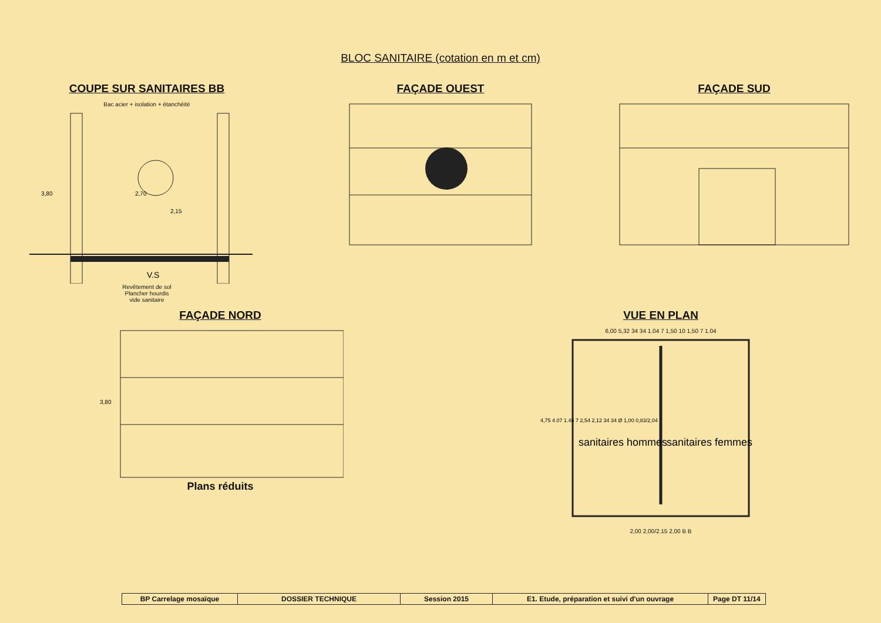BLOC SANITAIRE (cotation en m et cm)
COUPE SUR SANITAIRES BB
Bac acier + isolation + étanchéité
3,80
2,70
2,15
V.S
Revêtement de sol
Plancher hourdis
vide sanitaire
FAÇADE OUEST FAÇADE SUD
FAÇADE NORD
3,80
Plans réduits
VUE EN PLAN
6,00 5,32 34 34 1.04 7 1,50 10 1,50 7 1.04
sanitaires hommes
sanitaires femmes
4,75 4.07 1.46 7 2,54 2,12 34 34 Ø 1,00 0,83/2,04
2,00 2,00/2.15 2,00 B B
| BP Carrelage mosaïque | DOSSIER TECHNIQUE | Session 2015 | E1. Etude, préparation et suivi d'un ouvrage | Page DT 11/14 |